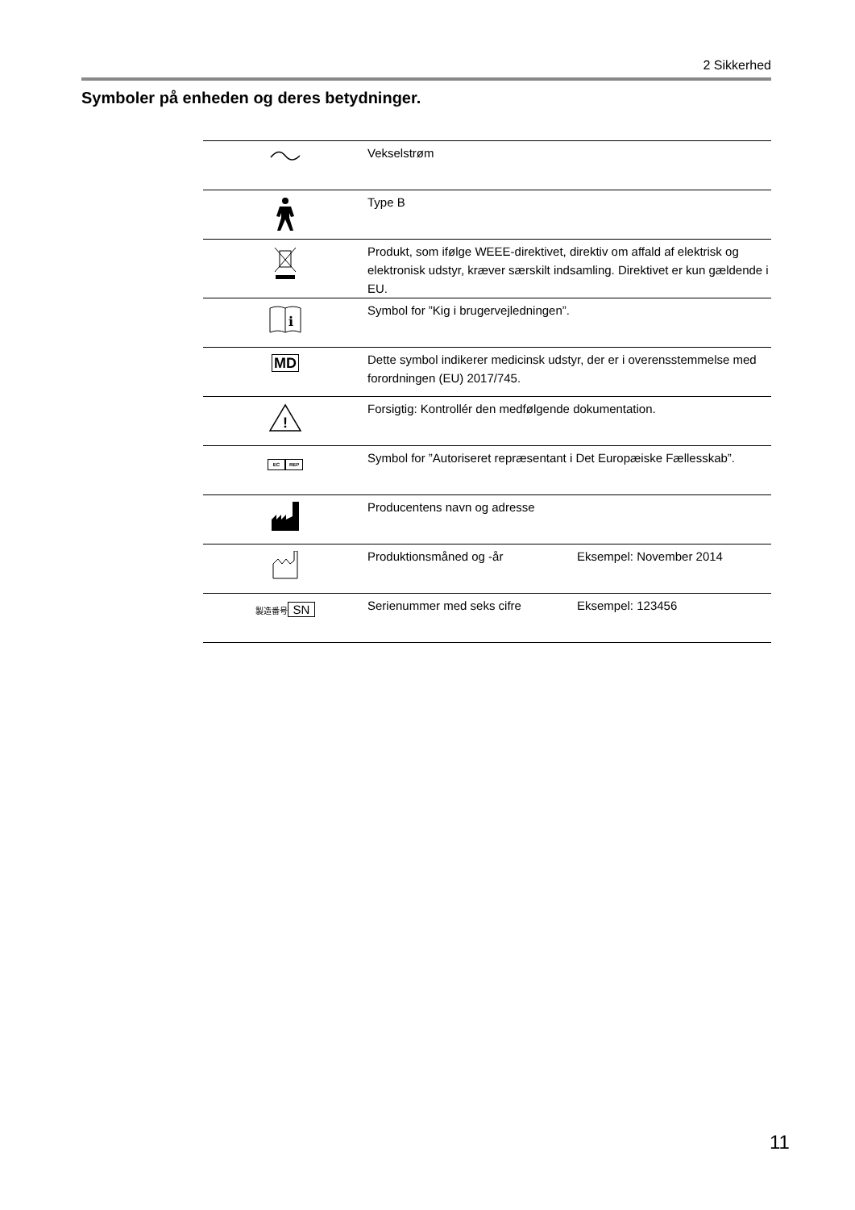2 Sikkerhed
Symboler på enheden og deres betydninger.
| | Vekselstrøm | |
| | Type B | |
| | Produkt, som ifølge WEEE-direktivet, direktiv om affald af elektrisk og elektronisk udstyr, kræver særskilt indsamling. Direktivet er kun gældende i EU. | |
| i | Symbol for ”Kig i brugervejledningen”. | |
| MD | Dette symbol indikerer medicinsk udstyr, der er i overensstemmelse med forordningen (EU) 2017/745. | |
| ! | Forsigtig: Kontrollér den medfølgende dokumentation. | |
| EC REP | Symbol for ”Autoriseret repræsentant i Det Europæiske Fællesskab”. | |
| | Producentens navn og adresse | |
| | Produktionsmåned og -år | Eksempel: November 2014 |
| 製造番号 SN | Serienummer med seks cifre | Eksempel: 123456 |
11